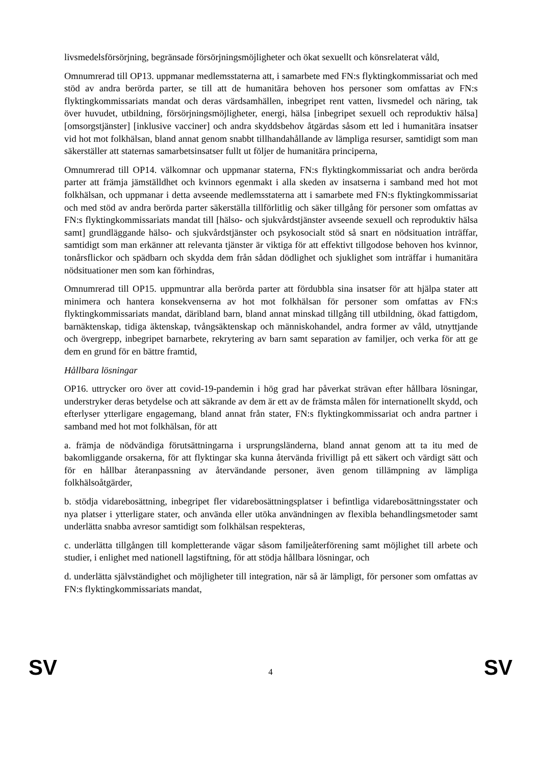livsmedelsförsörjning, begränsade försörjningsmöjligheter och ökat sexuellt och könsrelaterat våld,
Omnumrerad till OP13. uppmanar medlemsstaterna att, i samarbete med FN:s flyktingkommissariat och med stöd av andra berörda parter, se till att de humanitära behoven hos personer som omfattas av FN:s flyktingkommissariats mandat och deras värdsamhällen, inbegripet rent vatten, livsmedel och näring, tak över huvudet, utbildning, försörjningsmöjligheter, energi, hälsa [inbegripet sexuell och reproduktiv hälsa] [omsorgstjänster] [inklusive vacciner] och andra skyddsbehov åtgärdas såsom ett led i humanitära insatser vid hot mot folkhälsan, bland annat genom snabbt tillhandahållande av lämpliga resurser, samtidigt som man säkerställer att staternas samarbetsinsatser fullt ut följer de humanitära principerna,
Omnumrerad till OP14. välkomnar och uppmanar staterna, FN:s flyktingkommissariat och andra berörda parter att främja jämställdhet och kvinnors egenmakt i alla skeden av insatserna i samband med hot mot folkhälsan, och uppmanar i detta avseende medlemsstaterna att i samarbete med FN:s flyktingkommissariat och med stöd av andra berörda parter säkerställa tillförlitlig och säker tillgång för personer som omfattas av FN:s flyktingkommissariats mandat till [hälso- och sjukvårdstjänster avseende sexuell och reproduktiv hälsa samt] grundläggande hälso- och sjukvårdstjänster och psykosocialt stöd så snart en nödsituation inträffar, samtidigt som man erkänner att relevanta tjänster är viktiga för att effektivt tillgodose behoven hos kvinnor, tonårsflickor och spädbarn och skydda dem från sådan dödlighet och sjuklighet som inträffar i humanitära nödsituationer men som kan förhindras,
Omnumrerad till OP15. uppmuntrar alla berörda parter att fördubbla sina insatser för att hjälpa stater att minimera och hantera konsekvenserna av hot mot folkhälsan för personer som omfattas av FN:s flyktingkommissariats mandat, däribland barn, bland annat minskad tillgång till utbildning, ökad fattigdom, barnäktenskap, tidiga äktenskap, tvångsäktenskap och människohandel, andra former av våld, utnyttjande och övergrepp, inbegripet barnarbete, rekrytering av barn samt separation av familjer, och verka för att ge dem en grund för en bättre framtid,
Hållbara lösningar
OP16. uttrycker oro över att covid-19-pandemin i hög grad har påverkat strävan efter hållbara lösningar, understryker deras betydelse och att säkrande av dem är ett av de främsta målen för internationellt skydd, och efterlyser ytterligare engagemang, bland annat från stater, FN:s flyktingkommissariat och andra partner i samband med hot mot folkhälsan, för att
a. främja de nödvändiga förutsättningarna i ursprungsländerna, bland annat genom att ta itu med de bakomliggande orsakerna, för att flyktingar ska kunna återvända frivilligt på ett säkert och värdigt sätt och för en hållbar återanpassning av återvändande personer, även genom tillämpning av lämpliga folkhälsoåtgärder,
b. stödja vidarebosättning, inbegripet fler vidarebosättningsplatser i befintliga vidarebosättningsstater och nya platser i ytterligare stater, och använda eller utöka användningen av flexibla behandlingsmetoder samt underlätta snabba avresor samtidigt som folkhälsan respekteras,
c. underlätta tillgången till kompletterande vägar såsom familjeåterförening samt möjlighet till arbete och studier, i enlighet med nationell lagstiftning, för att stödja hållbara lösningar, och
d. underlätta självständighet och möjligheter till integration, när så är lämpligt, för personer som omfattas av FN:s flyktingkommissariats mandat,
SV 4 SV